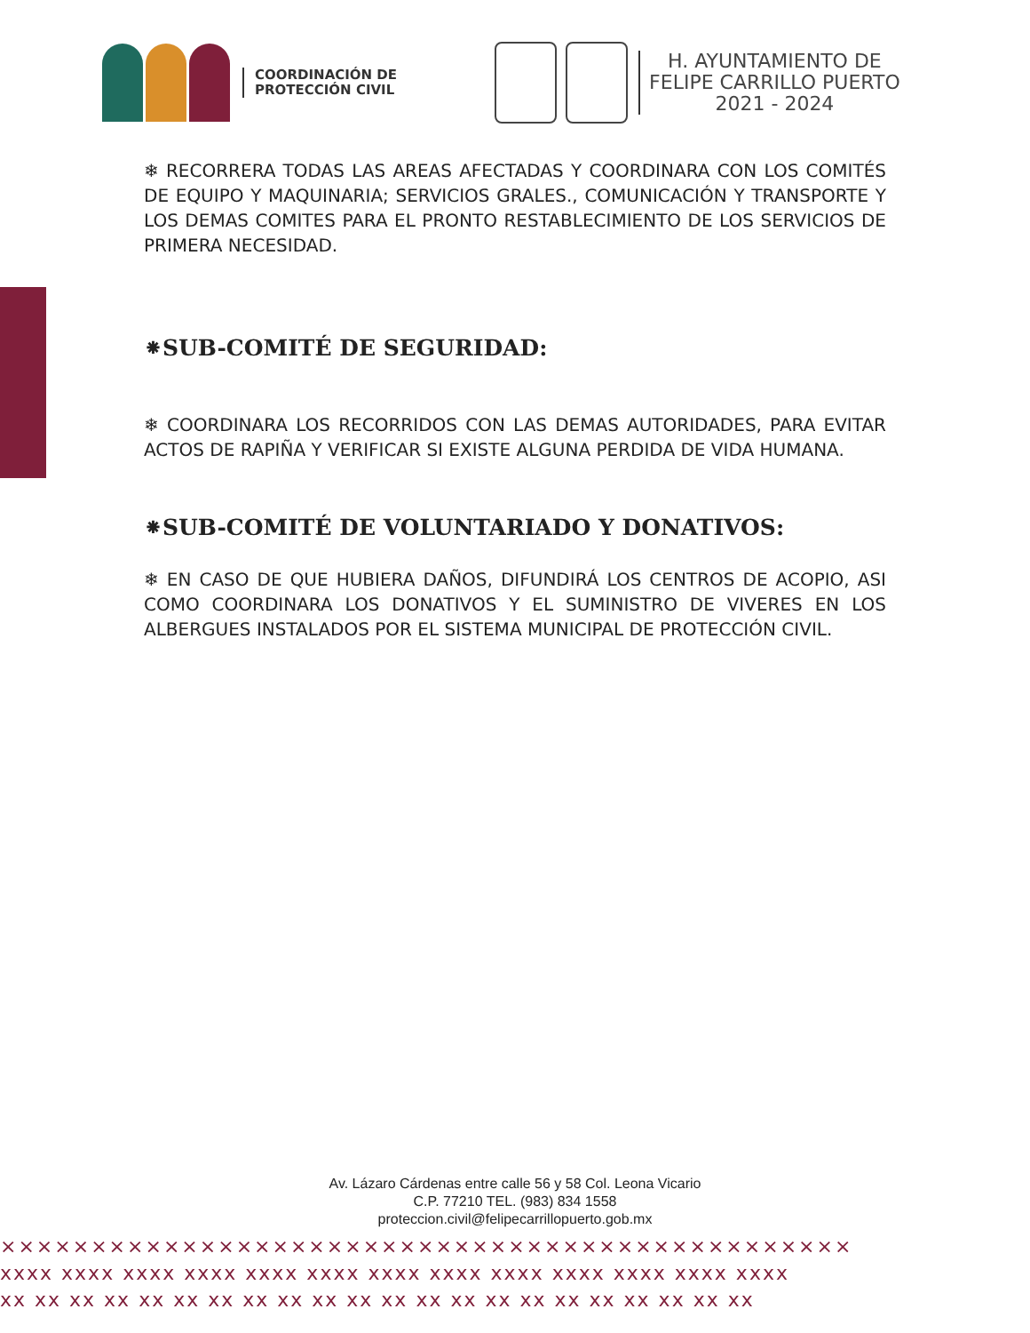COORDINACIÓN DE
PROTECCIÓN CIVIL
H. AYUNTAMIENTO DE
FELIPE CARRILLO PUERTO
2021 - 2024
❄ RECORRERA TODAS LAS AREAS AFECTADAS Y COORDINARA CON LOS COMITÉS DE EQUIPO Y MAQUINARIA; SERVICIOS GRALES., COMUNICACIÓN Y TRANSPORTE Y LOS DEMAS COMITES PARA EL PRONTO RESTABLECIMIENTO DE LOS SERVICIOS DE PRIMERA NECESIDAD.
⁕SUB-COMITÉ DE SEGURIDAD:
❄ COORDINARA LOS RECORRIDOS CON LAS DEMAS AUTORIDADES, PARA EVITAR ACTOS DE RAPIÑA Y VERIFICAR SI EXISTE ALGUNA PERDIDA DE VIDA HUMANA.
⁕SUB-COMITÉ DE VOLUNTARIADO Y DONATIVOS:
❄ EN CASO DE QUE HUBIERA DAÑOS, DIFUNDIRÁ LOS CENTROS DE ACOPIO, ASI COMO COORDINARA LOS DONATIVOS Y EL SUMINISTRO DE VIVERES EN LOS ALBERGUES INSTALADOS POR EL SISTEMA MUNICIPAL DE PROTECCIÓN CIVIL.
Av. Lázaro Cárdenas entre calle 56 y 58 Col. Leona Vicario
C.P. 77210 TEL. (983) 834 1558
proteccion.civil@felipecarrillopuerto.gob.mx
×××××××××××××××××××××××××××××××××××××××××××××××
xxxx xxxx xxxx xxxx xxxx xxxx xxxx xxxx xxxx xxxx xxxx xxxx xxxx
xx xx xx xx xx xx xx xx xx xx xx xx xx xx xx xx xx xx xx xx xx xx